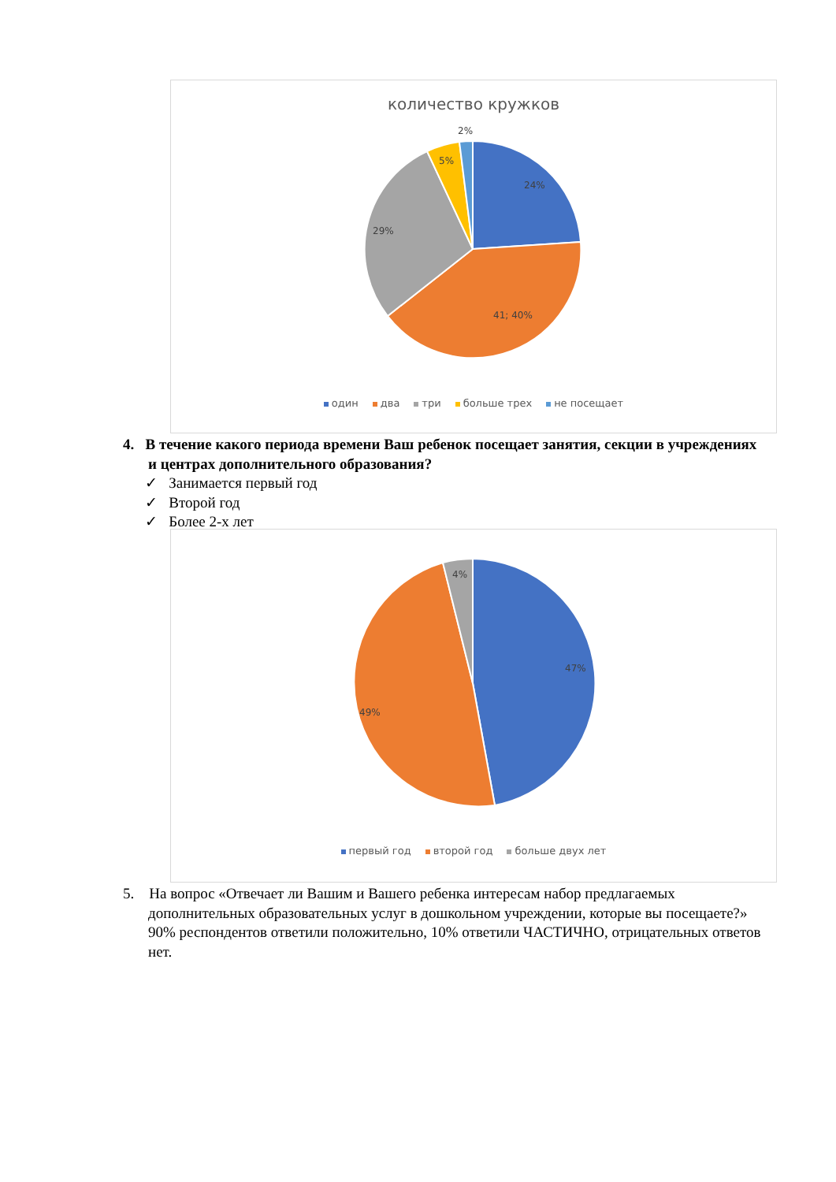количество кружков
24%
41; 40%
29%
5%
2%
один два три больше трех не посещает
4. В течение какого периода времени Ваш ребенок посещает занятия, секции в учреждениях и центрах дополнительного образования?
✓ Занимается первый год
✓ Второй год
✓ Более 2-х лет
47%
49%
4%
первый год второй год больше двух лет
5. На вопрос «Отвечает ли Вашим и Вашего ребенка интересам набор предлагаемых дополнительных образовательных услуг в дошкольном учреждении, которые вы посещаете?» 90% респондентов ответили положительно, 10% ответили ЧАСТИЧНО, отрицательных ответов нет.